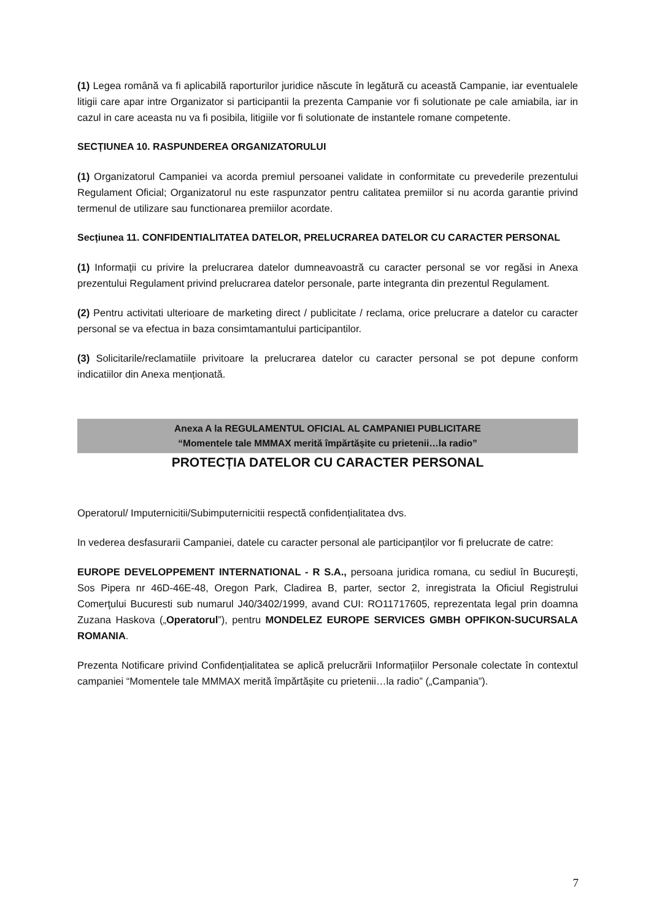(1) Legea română va fi aplicabilă raporturilor juridice născute în legătură cu această Campanie, iar eventualele litigii care apar intre Organizator si participantii la prezenta Campanie vor fi solutionate pe cale amiabila, iar in cazul in care aceasta nu va fi posibila, litigiile vor fi solutionate de instantele romane competente.
SECȚIUNEA 10. RASPUNDEREA ORGANIZATORULUI
(1) Organizatorul Campaniei va acorda premiul persoanei validate in conformitate cu prevederile prezentului Regulament Oficial; Organizatorul nu este raspunzator pentru calitatea premiilor si nu acorda garantie privind termenul de utilizare sau functionarea premiilor acordate.
Secțiunea 11. CONFIDENTIALITATEA DATELOR, PRELUCRAREA DATELOR CU CARACTER PERSONAL
(1) Informații cu privire la prelucrarea datelor dumneavoastră cu caracter personal se vor regăsi in Anexa prezentului Regulament privind prelucrarea datelor personale, parte integranta din prezentul Regulament.
(2) Pentru activitati ulterioare de marketing direct / publicitate / reclama, orice prelucrare a datelor cu caracter personal se va efectua in baza consimtamantului participantilor.
(3) Solicitarile/reclamatiile privitoare la prelucrarea datelor cu caracter personal se pot depune conform indicatiilor din Anexa menționată.
Anexa A la REGULAMENTUL OFICIAL AL CAMPANIEI PUBLICITARE
“Momentele tale MMMAX merită împărtășite cu prietenii…la radio”
PROTECȚIA DATELOR CU CARACTER PERSONAL
Operatorul/ Imputernicitii/Subimputernicitii respectă confidențialitatea dvs.
In vederea desfasurarii Campaniei, datele cu caracter personal ale participanților vor fi prelucrate de catre:
EUROPE DEVELOPPEMENT INTERNATIONAL - R S.A., persoana juridica romana, cu sediul în Bucureşti, Sos Pipera nr 46D-46E-48, Oregon Park, Cladirea B, parter, sector 2, inregistrata la Oficiul Registrului Comerţului Bucuresti sub numarul J40/3402/1999, avand CUI: RO11717605, reprezentata legal prin doamna Zuzana Haskova („Operatorul”), pentru MONDELEZ EUROPE SERVICES GMBH OPFIKON-SUCURSALA ROMANIA.
Prezenta Notificare privind Confidențialitatea se aplică prelucrării Informațiilor Personale colectate în contextul campaniei “Momentele tale MMMAX merită împărtășite cu prietenii…la radio” („Campania”).
7